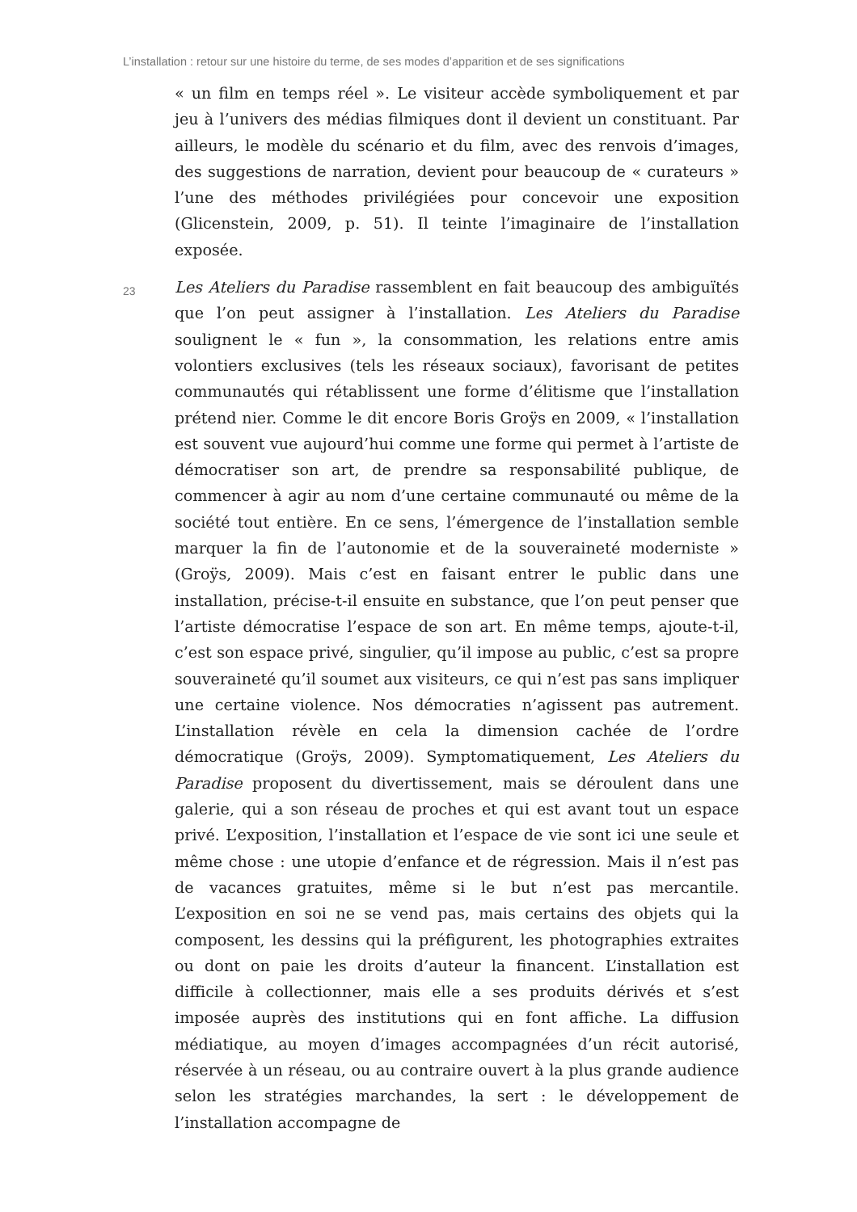L’installation : retour sur une histoire du terme, de ses modes d’apparition et de ses significations
« un film en temps réel ». Le visiteur accède symboliquement et par jeu à l’univers des médias filmiques dont il devient un constituant. Par ailleurs, le modèle du scénario et du film, avec des renvois d’images, des suggestions de narration, devient pour beaucoup de « curateurs » l’une des méthodes privilégiées pour concevoir une exposition (Glicenstein, 2009, p. 51). Il teinte l’imaginaire de l’installation exposée.
23
Les Ateliers du Paradise rassemblent en fait beaucoup des ambiguïtés que l’on peut assigner à l’installation. Les Ateliers du Paradise soulignent le « fun », la consommation, les relations entre amis volontiers exclusives (tels les réseaux sociaux), favorisant de petites communautés qui rétablissent une forme d’élitisme que l’installation prétend nier. Comme le dit encore Boris Groÿs en 2009, « l’installation est souvent vue aujourd’hui comme une forme qui permet à l’artiste de démocratiser son art, de prendre sa responsabilité publique, de commencer à agir au nom d’une certaine communauté ou même de la société tout entière. En ce sens, l’émergence de l’installation semble marquer la fin de l’autonomie et de la souveraineté moderniste » (Groÿs, 2009). Mais c’est en faisant entrer le public dans une installation, précise-t-il ensuite en substance, que l’on peut penser que l’artiste démocratise l’espace de son art. En même temps, ajoute-t-il, c’est son espace privé, singulier, qu’il impose au public, c’est sa propre souveraineté qu’il soumet aux visiteurs, ce qui n’est pas sans impliquer une certaine violence. Nos démocraties n’agissent pas autrement. L’installation révèle en cela la dimension cachée de l’ordre démocratique (Groÿs, 2009). Symptomatiquement, Les Ateliers du Paradise proposent du divertissement, mais se déroulent dans une galerie, qui a son réseau de proches et qui est avant tout un espace privé. L’exposition, l’installation et l’espace de vie sont ici une seule et même chose : une utopie d’enfance et de régression. Mais il n’est pas de vacances gratuites, même si le but n’est pas mercantile. L’exposition en soi ne se vend pas, mais certains des objets qui la composent, les dessins qui la préfigurent, les photographies extraites ou dont on paie les droits d’auteur la financent. L’installation est difficile à collectionner, mais elle a ses produits dérivés et s’est imposée auprès des institutions qui en font affiche. La diffusion médiatique, au moyen d’images accompagnées d’un récit autorisé, réservée à un réseau, ou au contraire ouvert à la plus grande audience selon les stratégies marchandes, la sert : le développement de l’installation accompagne de